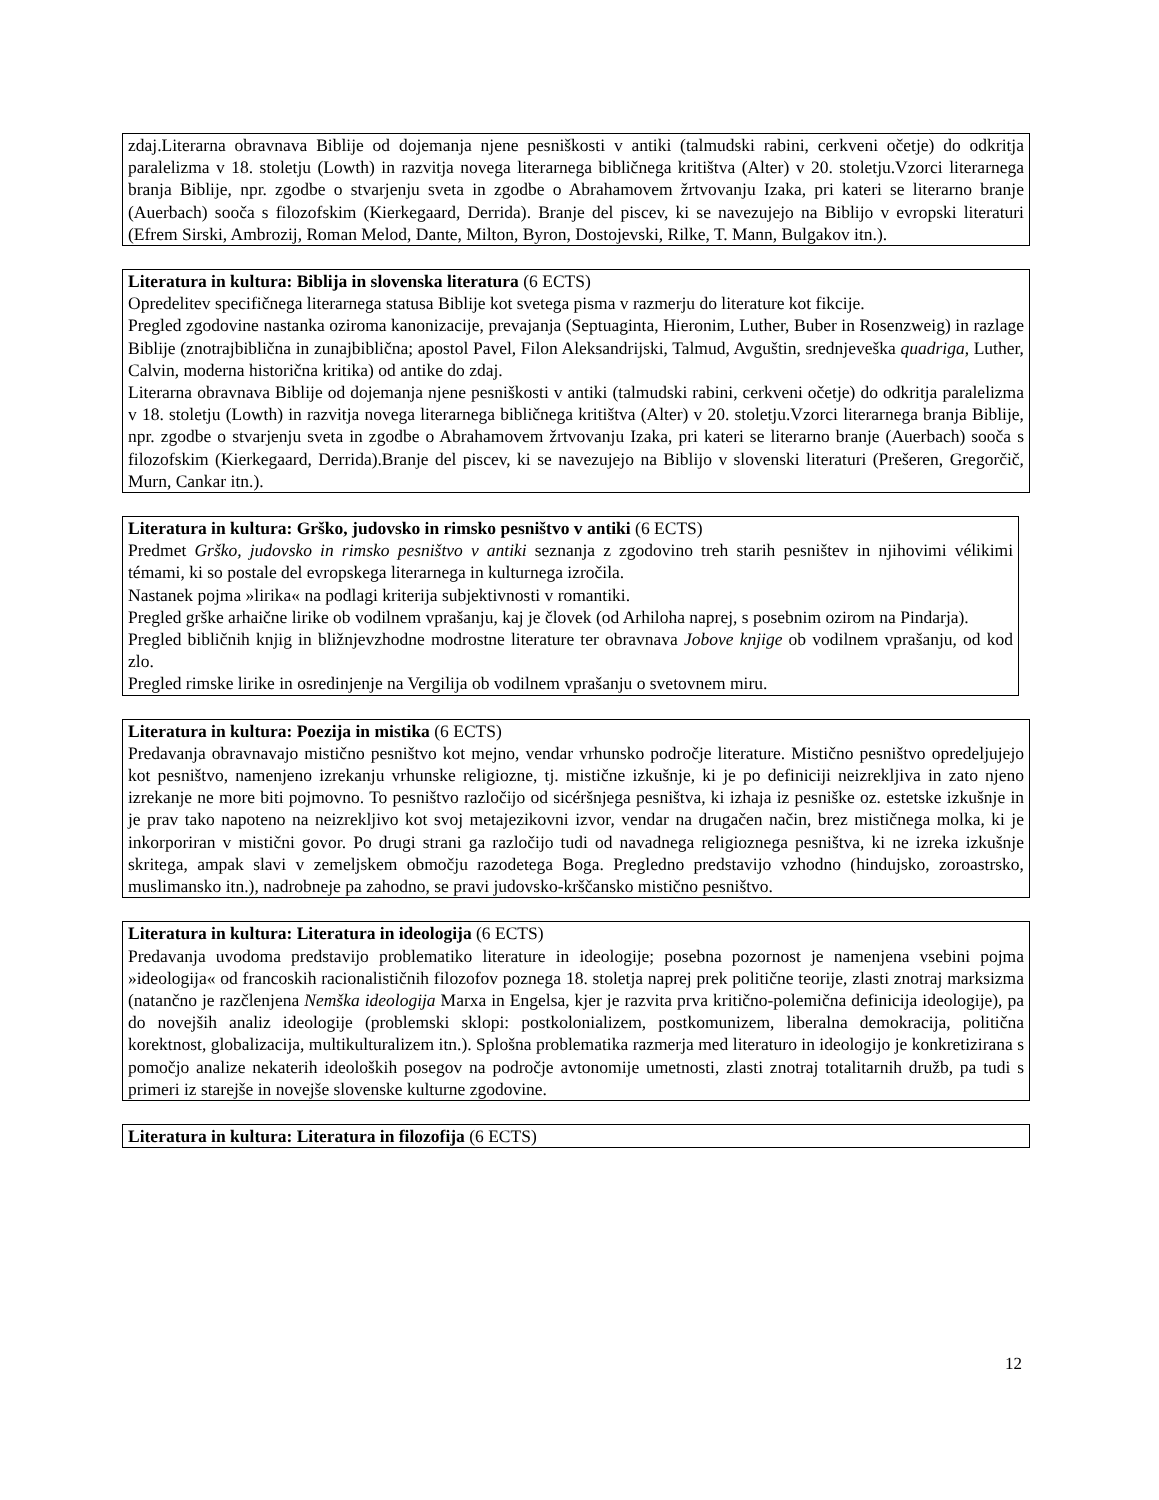zdaj.Literarna obravnava Biblije od dojemanja njene pesniškosti v antiki (talmudski rabini, cerkveni očetje) do odkritja paralelizma v 18. stoletju (Lowth) in razvitja novega literarnega bibličnega kritištva (Alter) v 20. stoletju.Vzorci literarnega branja Biblije, npr. zgodbe o stvarjenju sveta in zgodbe o Abrahamovem žrtvovanju Izaka, pri kateri se literarno branje (Auerbach) sooča s filozofskim (Kierkegaard, Derrida). Branje del piscev, ki se navezujejo na Biblijo v evropski literaturi (Efrem Sirski, Ambrozij, Roman Melod, Dante, Milton, Byron, Dostojevski, Rilke, T. Mann, Bulgakov itn.).
Literatura in kultura: Biblija in slovenska literatura (6 ECTS)
Opredelitev specifičnega literarnega statusa Biblije kot svetega pisma v razmerju do literature kot fikcije.
Pregled zgodovine nastanka oziroma kanonizacije, prevajanja (Septuaginta, Hieronim, Luther, Buber in Rosenzweig) in razlage Biblije (znotrajbiblična in zunajbiblična; apostol Pavel, Filon Aleksandrijski, Talmud, Avguštin, srednjeveška quadriga, Luther, Calvin, moderna historična kritika) od antike do zdaj.
Literarna obravnava Biblije od dojemanja njene pesniškosti v antiki (talmudski rabini, cerkveni očetje) do odkritja paralelizma v 18. stoletju (Lowth) in razvitja novega literarnega bibličnega kritištva (Alter) v 20. stoletju.Vzorci literarnega branja Biblije, npr. zgodbe o stvarjenju sveta in zgodbe o Abrahamovem žrtvovanju Izaka, pri kateri se literarno branje (Auerbach) sooča s filozofskim (Kierkegaard, Derrida).Branje del piscev, ki se navezujejo na Biblijo v slovenski literaturi (Prešeren, Gregorčič, Murn, Cankar itn.).
Literatura in kultura: Grško, judovsko in rimsko pesništvo v antiki (6 ECTS)
Predmet Grško, judovsko in rimsko pesništvo v antiki seznanja z zgodovino treh starih pesništev in njihovimi vélikimi témami, ki so postale del evropskega literarnega in kulturnega izročila.
Nastanek pojma »lirika« na podlagi kriterija subjektivnosti v romantiki.
Pregled grške arhaične lirike ob vodilnem vprašanju, kaj je človek (od Arhiloha naprej, s posebnim ozirom na Pindarja).
Pregled bibličnih knjig in bližnjevzhodne modrostne literature ter obravnava Jobove knjige ob vodilnem vprašanju, od kod zlo.
Pregled rimske lirike in osredinjenje na Vergilija ob vodilnem vprašanju o svetovnem miru.
Literatura in kultura: Poezija in mistika (6 ECTS)
Predavanja obravnavajo mistično pesništvo kot mejno, vendar vrhunsko področje literature. Mistično pesništvo opredeljujejo kot pesništvo, namenjeno izrekanju vrhunske religiozne, tj. mistične izkušnje, ki je po definiciji neizrekljiva in zato njeno izrekanje ne more biti pojmovno. To pesništvo razločijo od sicéršnjega pesništva, ki izhaja iz pesniške oz. estetske izkušnje in je prav tako napoteno na neizrekljivo kot svoj metajezikovni izvor, vendar na drugačen način, brez mističnega molka, ki je inkorporiran v mistični govor. Po drugi strani ga razločijo tudi od navadnega religioznega pesništva, ki ne izreka izkušnje skritega, ampak slavi v zemeljskem območju razodetega Boga. Pregledno predstavijo vzhodno (hindujsko, zoroastrsko, muslimansko itn.), nadrobneje pa zahodno, se pravi judovsko-krščansko mistično pesništvo.
Literatura in kultura: Literatura in ideologija (6 ECTS)
Predavanja uvodoma predstavijo problematiko literature in ideologije; posebna pozornost je namenjena vsebini pojma »ideologija« od francoskih racionalističnih filozofov poznega 18. stoletja naprej prek politične teorije, zlasti znotraj marksizma (natančno je razčlenjena Nemška ideologija Marxa in Engelsa, kjer je razvita prva kritično-polemična definicija ideologije), pa do novejših analiz ideologije (problemski sklopi: postkolonializem, postkomunizem, liberalna demokracija, politična korektnost, globalizacija, multikulturalizem itn.). Splošna problematika razmerja med literaturo in ideologijo je konkretizirana s pomočjo analize nekaterih ideoloških posegov na področje avtonomije umetnosti, zlasti znotraj totalitarnih družb, pa tudi s primeri iz starejše in novejše slovenske kulturne zgodovine.
Literatura in kultura: Literatura in filozofija (6 ECTS)
12